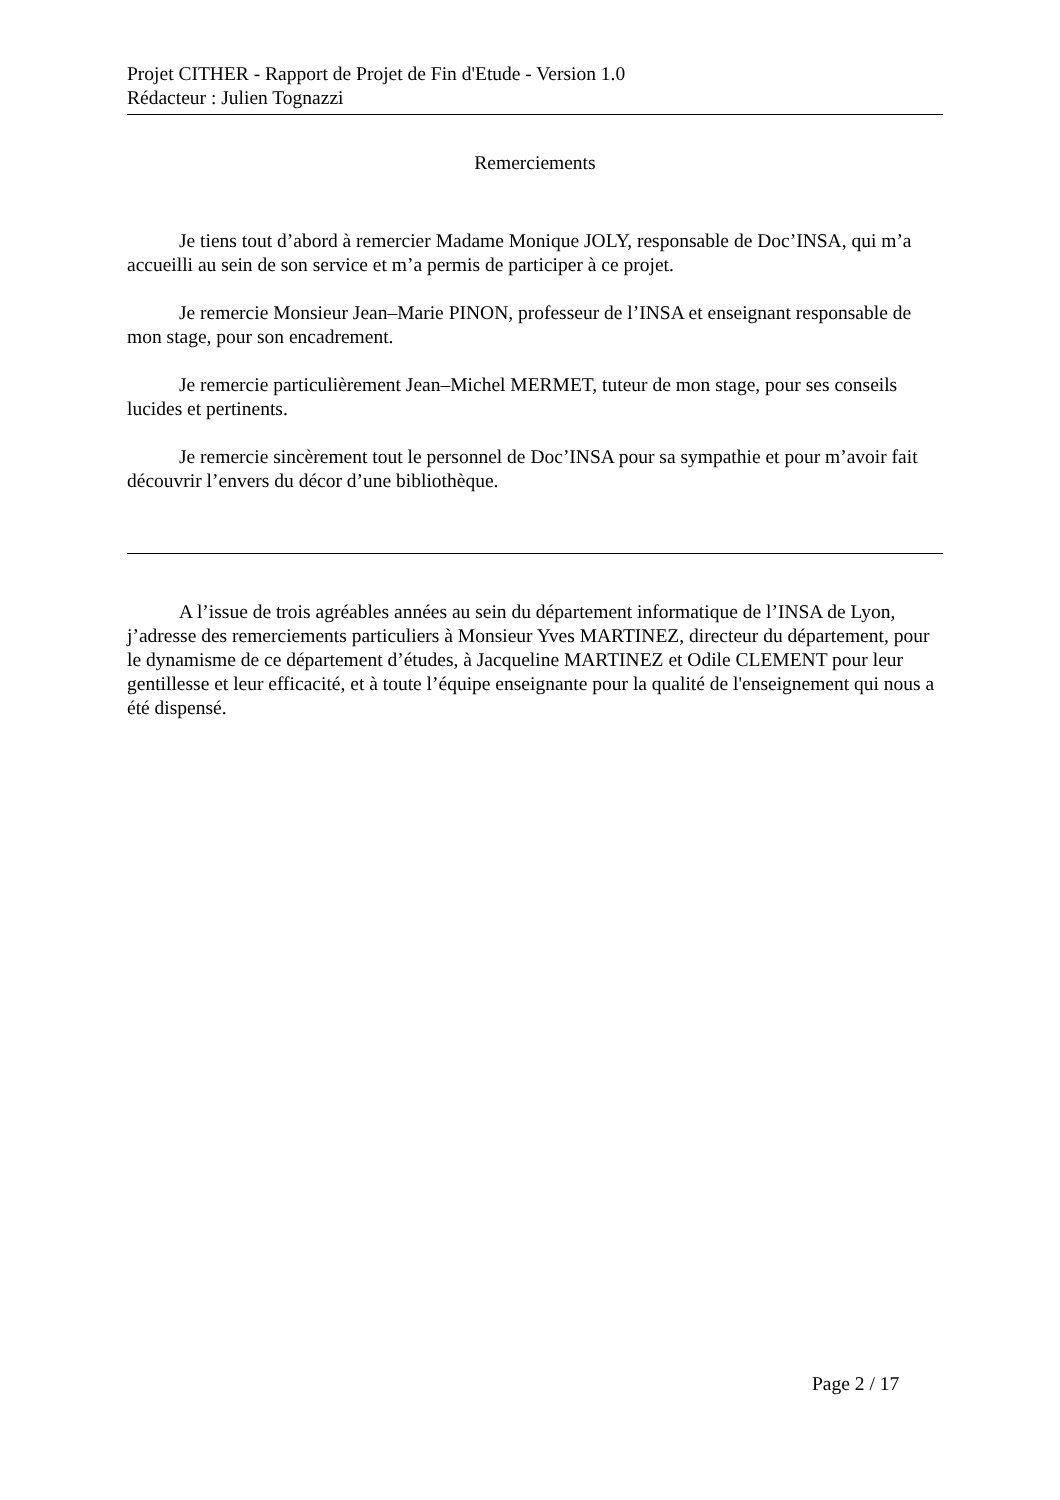Projet CITHER - Rapport de Projet de Fin d'Etude - Version 1.0
Rédacteur : Julien Tognazzi
Remerciements
Je tiens tout d’abord à remercier Madame Monique JOLY, responsable de Doc’INSA, qui m’a accueilli au sein de son service et m’a permis de participer à ce projet.
Je remercie Monsieur Jean–Marie PINON, professeur de l’INSA et enseignant responsable de mon stage, pour son encadrement.
Je remercie particulièrement Jean–Michel MERMET, tuteur de mon stage, pour ses conseils lucides et pertinents.
Je remercie sincèrement tout le personnel de Doc’INSA pour sa sympathie et pour m’avoir fait découvrir l’envers du décor d’une bibliothèque.
A l’issue de trois agréables années au sein du département informatique de l’INSA de Lyon, j’adresse des remerciements particuliers à Monsieur Yves MARTINEZ, directeur du département, pour le dynamisme de ce département d’études, à Jacqueline MARTINEZ et Odile CLEMENT pour leur gentillesse et leur efficacité, et à toute l’équipe enseignante pour la qualité de l'enseignement qui nous a été dispensé.
Page 2 / 17